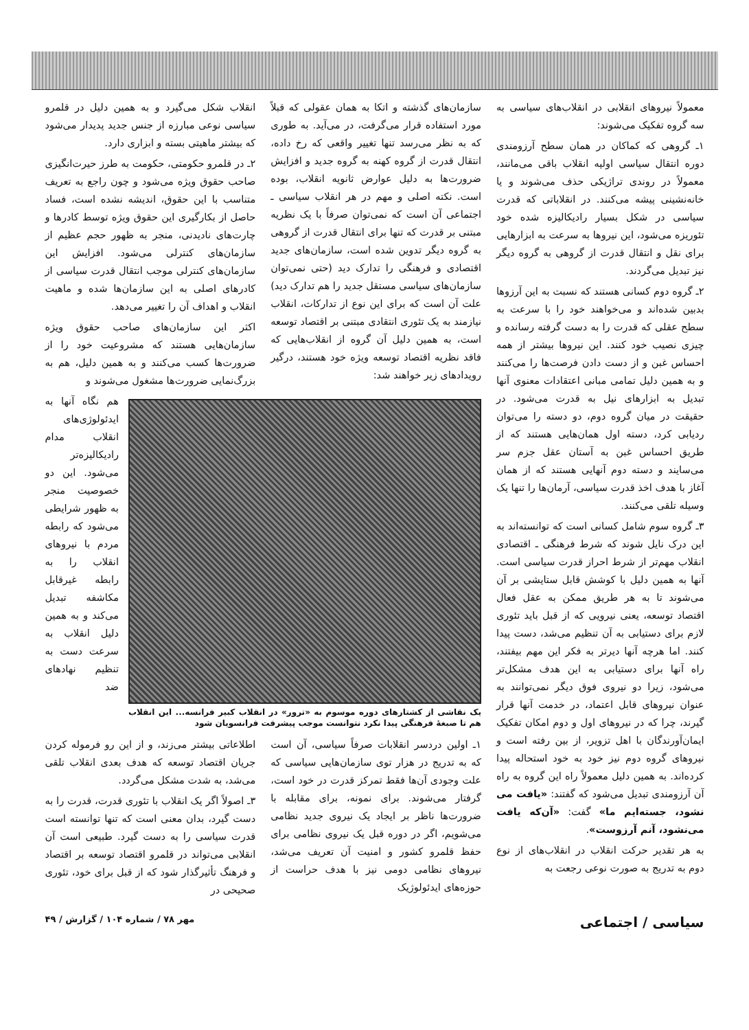معمولاً نیروهای انقلابی در انقلاب‌های سیاسی به سه گروه تفکیک می‌شوند:
۱ـ گروهی که کماکان در همان سطح آرزومندی دوره انتقال سیاسی اولیه انقلاب باقی می‌مانند، معمولاً در روندی تراژیکی حذف می‌شوند و یا خانه‌نشینی پیشه می‌کنند. در انقلاباتی که قدرت سیاسی در شکل بسیار رادیکالیزه شده خود تئوریزه می‌شود، این نیروها به سرعت به ابزارهایی برای نقل و انتقال قدرت از گروهی به گروه دیگر نیز تبدیل می‌گردند.
۲ـ گروه دوم کسانی هستند که نسبت به این آرزوها بدبین شده‌اند و می‌خواهند خود را با سرعت به سطح عقلی که قدرت را به دست گرفته رسانده و چیزی نصیب خود کنند. این نیروها بیشتر از همه احساس غبن و از دست دادن فرصت‌ها را می‌کنند و به همین دلیل تمامی مبانی اعتقادات معنوی آنها تبدیل به ابزارهای نیل به قدرت می‌شود. در حقیقت در میان گروه دوم، دو دسته را می‌توان ردیابی کرد، دسته اول همان‌هایی هستند که از طریق احساس غبن به آستان عقل جزم سر می‌سایند و دسته دوم آنهایی هستند که از همان آغاز با هدف اخذ قدرت سیاسی، آرمان‌ها را تنها یک وسیله تلقی می‌کنند.
۳ـ گروه سوم شامل کسانی است که توانسته‌اند به این درک نایل شوند که شرط فرهنگی ـ اقتصادی انقلاب مهم‌تر از شرط احراز قدرت سیاسی است. آنها به همین دلیل با کوشش قابل ستایشی بر آن می‌شوند تا به هر طریق ممکن به عقل فعال اقتصاد توسعه، یعنی نیرویی که از قبل باید تئوری لازم برای دستیابی به آن تنظیم می‌شد، دست پیدا کنند. اما هرچه آنها دیرتر به فکر این مهم بیفتند، راه آنها برای دستیابی به این هدف مشکل‌تر می‌شود، زیرا دو نیروی فوق دیگر نمی‌توانند به عنوان نیروهای قابل اعتماد، در خدمت آنها قرار گیرند، چرا که در نیروهای اول و دوم امکان تفکیک ایمان‌آورندگان با اهل تزویر، از بین رفته است و نیروهای گروه دوم نیز خود به خود استحاله پیدا کرده‌اند. به همین دلیل معمولاً راه این گروه به راه آن آرزومندی تبدیل می‌شود که گفتند: «یافت می نشود، جسته‌ایم ما» گفت: «آن‌که یافت می‌نشود، آنم آرزوست».
به هر تقدیر حرکت انقلاب در انقلاب‌های از نوع دوم به تدریج به صورت نوعی رجعت به
سازمان‌های گذشته و اتکا به همان عقولی که قبلاً مورد استفاده قرار می‌گرفت، در می‌آید. به طوری که به نظر می‌رسد تنها تغییر واقعی که رخ داده، انتقال قدرت از گروه کهنه به گروه جدید و افزایش ضرورت‌ها به دلیل عوارض ثانویه انقلاب، بوده است. نکته اصلی و مهم در هر انقلاب سیاسی ـ اجتماعی آن است که نمی‌توان صرفاً با یک نظریه مبتنی بر قدرت که تنها برای انتقال قدرت از گروهی به گروه دیگر تدوین شده است، سازمان‌های جدید اقتصادی و فرهنگی را تدارک دید (حتی نمی‌توان سازمان‌های سیاسی مستقل جدید را هم تدارک دید) علت آن است که برای این نوع از تدارکات، انقلاب نیازمند به یک تئوری انتقادی مبتنی بر اقتصاد توسعه است، به همین دلیل آن گروه از انقلاب‌هایی که فاقد نظریه اقتصاد توسعه ویژه خود هستند، درگیر رویدادهای زیر خواهند شد:
انقلاب شکل می‌گیرد و به همین دلیل در قلمرو سیاسی نوعی مبارزه از جنس جدید پدیدار می‌شود که بیشتر ماهیتی بسته و ابزاری دارد.
۲ـ در قلمرو حکومتی، حکومت به طرز حیرت‌انگیزی صاحب حقوق ویژه می‌شود و چون راجع به تعریف متناسب با این حقوق، اندیشه نشده است، فساد حاصل از بکارگیری این حقوق ویژه توسط کادرها و چارت‌های نادیدنی، منجر به ظهور حجم عظیم از سازمان‌های کنترلی می‌شود. افزایش این سازمان‌های کنترلی موجب انتقال قدرت سیاسی از کادرهای اصلی به این سازمان‌ها شده و ماهیت انقلاب و اهداف آن را تغییر می‌دهد.
اکثر این سازمان‌های صاحب حقوق ویژه سازمان‌هایی هستند که مشروعیت خود را از ضرورت‌ها کسب می‌کنند و به همین دلیل، هم به بزرگ‌نمایی ضرورت‌ها مشغول می‌شوند و
یک نقاشی از کشتارهای دوره موسوم به «ترور» در انقلاب کبیر فرانسه... این انقلاب هم تا صبغهٔ فرهنگی پیدا نکرد نتوانست موجب پیشرفت فرانسویان شود
هم نگاه آنها به ایدئولوژی‌های انقلاب مدام رادیکالیزه‌تر می‌شود. این دو خصوصیت منجر به ظهور شرایطی می‌شود که رابطه مردم با نیروهای انقلاب را به رابطه غیرقابل مکاشفه تبدیل می‌کند و به همین دلیل انقلاب به سرعت دست به تنظیم نهادهای ضد
۱ـ اولین دردسر انقلابات صرفاً سیاسی، آن است که به تدریج در هزار توی سازمان‌هایی سیاسی که علت وجودی آن‌ها فقط تمرکز قدرت در خود است، گرفتار می‌شوند. برای نمونه، برای مقابله با ضرورت‌ها ناظر بر ایجاد یک نیروی جدید نظامی می‌شویم، اگر در دوره قبل یک نیروی نظامی برای حفظ قلمرو کشور و امنیت آن تعریف می‌شد، نیروهای نظامی دومی نیز با هدف حراست از حوزه‌های ایدئولوژیک
اطلاعاتی بیشتر می‌زند، و از این رو فرموله کردن جریان اقتصاد توسعه که هدف بعدی انقلاب تلقی می‌شد، به شدت مشکل می‌گردد.
۳ـ اصولاً اگر یک انقلاب با تئوری قدرت، قدرت را به دست گیرد، بدان معنی است که تنها توانسته است قدرت سیاسی را به دست گیرد. طبیعی است آن انقلابی می‌تواند در قلمرو اقتصاد توسعه بر اقتصاد و فرهنگ تأثیرگذار شود که از قبل برای خود، تئوری صحیحی در
سیاسی / اجتماعی مهر ۷۸ / شماره ۱۰۴ / گزارش / ۴۹